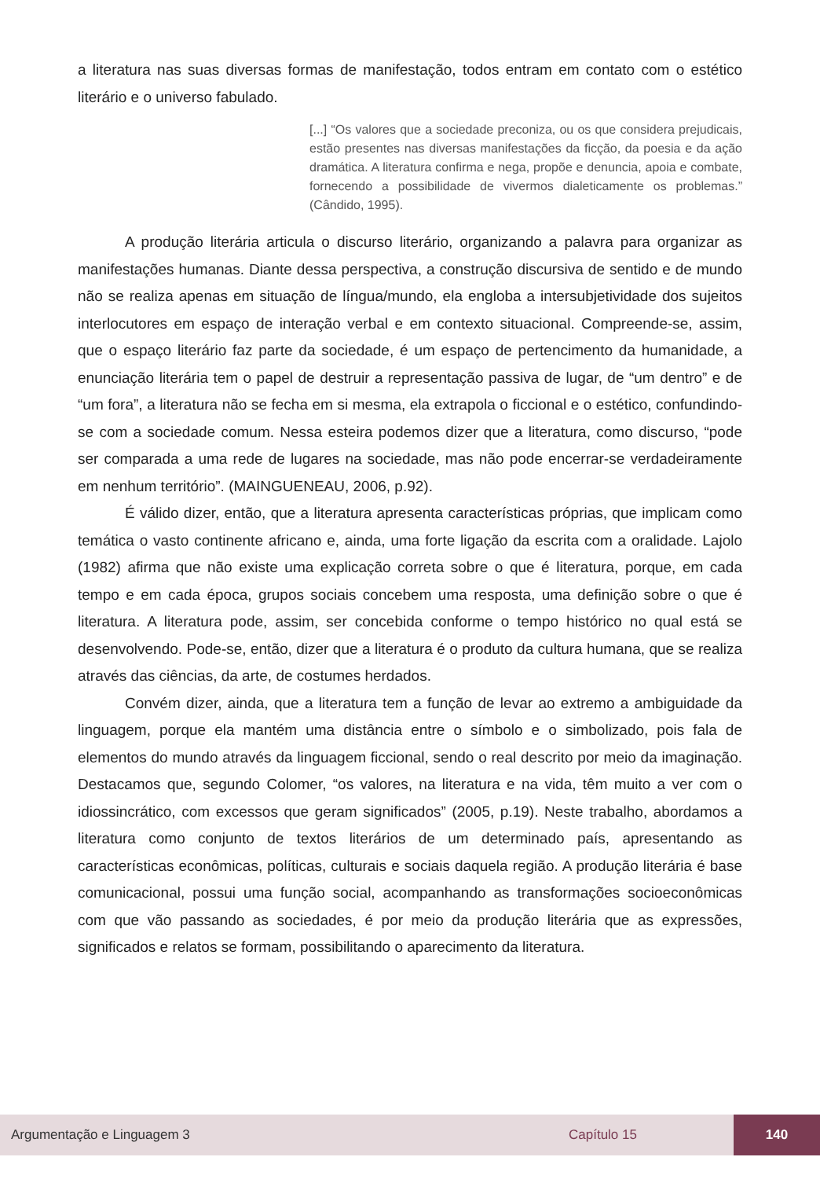a literatura nas suas diversas formas de manifestação, todos entram em contato com o estético literário e o universo fabulado.
[...] “Os valores que a sociedade preconiza, ou os que considera prejudicais, estão presentes nas diversas manifestações da ficção, da poesia e da ação dramática. A literatura confirma e nega, propõe e denuncia, apoia e combate, fornecendo a possibilidade de vivermos dialeticamente os problemas.” (Cândido, 1995).
A produção literária articula o discurso literário, organizando a palavra para organizar as manifestações humanas. Diante dessa perspectiva, a construção discursiva de sentido e de mundo não se realiza apenas em situação de língua/mundo, ela engloba a intersubjetividade dos sujeitos interlocutores em espaço de interação verbal e em contexto situacional. Compreende-se, assim, que o espaço literário faz parte da sociedade, é um espaço de pertencimento da humanidade, a enunciação literária tem o papel de destruir a representação passiva de lugar, de “um dentro” e de “um fora”, a literatura não se fecha em si mesma, ela extrapola o ficcional e o estético, confundindo-se com a sociedade comum. Nessa esteira podemos dizer que a literatura, como discurso, “pode ser comparada a uma rede de lugares na sociedade, mas não pode encerrar-se verdadeiramente em nenhum território”. (MAINGUENEAU, 2006, p.92).
É válido dizer, então, que a literatura apresenta características próprias, que implicam como temática o vasto continente africano e, ainda, uma forte ligação da escrita com a oralidade. Lajolo (1982) afirma que não existe uma explicação correta sobre o que é literatura, porque, em cada tempo e em cada época, grupos sociais concebem uma resposta, uma definição sobre o que é literatura. A literatura pode, assim, ser concebida conforme o tempo histórico no qual está se desenvolvendo. Pode-se, então, dizer que a literatura é o produto da cultura humana, que se realiza através das ciências, da arte, de costumes herdados.
Convém dizer, ainda, que a literatura tem a função de levar ao extremo a ambiguidade da linguagem, porque ela mantém uma distância entre o símbolo e o simbolizado, pois fala de elementos do mundo através da linguagem ficcional, sendo o real descrito por meio da imaginação. Destacamos que, segundo Colomer, “os valores, na literatura e na vida, têm muito a ver com o idiossincrático, com excessos que geram significados” (2005, p.19). Neste trabalho, abordamos a literatura como conjunto de textos literários de um determinado país, apresentando as características econômicas, políticas, culturais e sociais daquela região. A produção literária é base comunicacional, possui uma função social, acompanhando as transformações socioeconômicas com que vão passando as sociedades, é por meio da produção literária que as expressões, significados e relatos se formam, possibilitando o aparecimento da literatura.
Argumentação e Linguagem 3 Capítulo 15 140